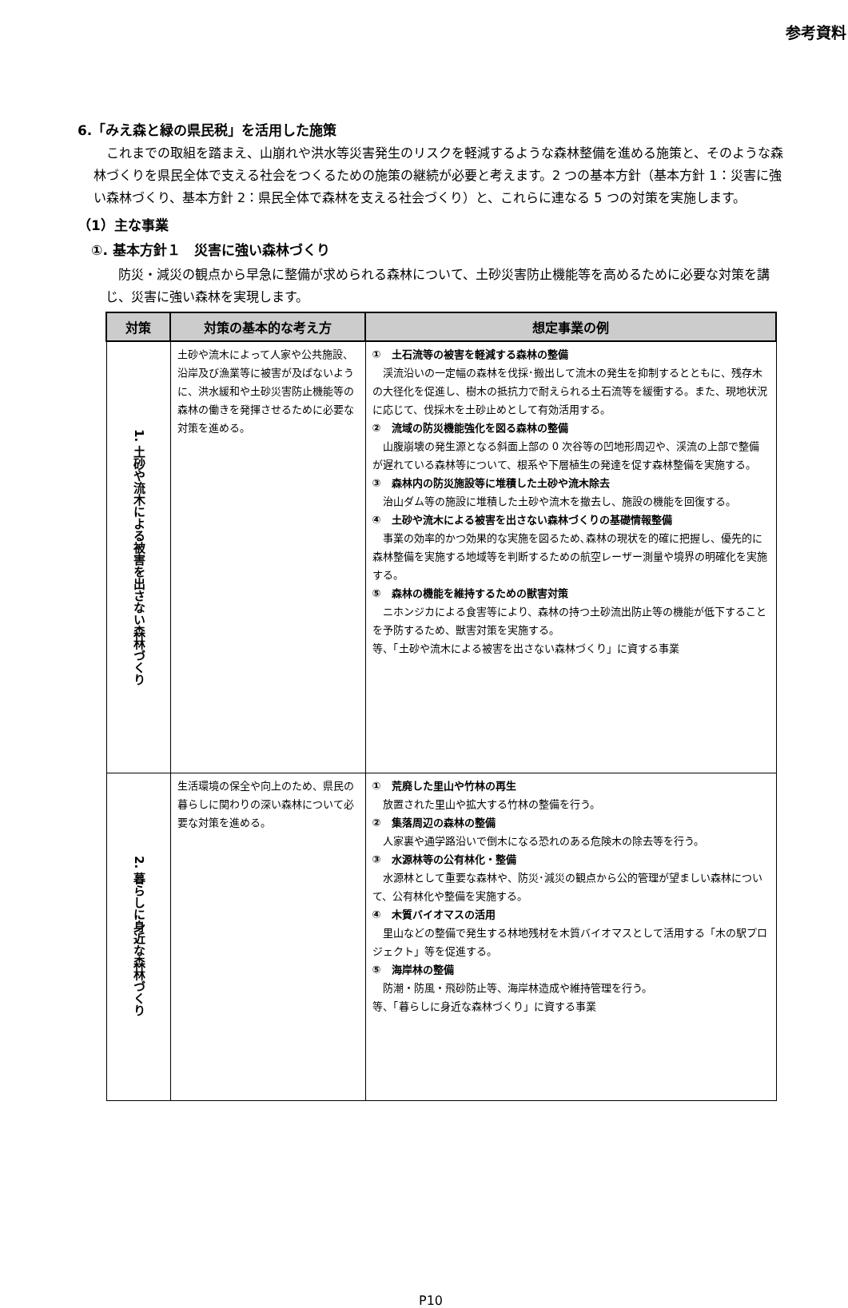参考資料
6.「みえ森と緑の県民税」を活用した施策
　これまでの取組を踏まえ、山崩れや洪水等災害発生のリスクを軽減するような森林整備を進める施策と、そのような森林づくりを県民全体で支える社会をつくるための施策の継続が必要と考えます。2 つの基本方針（基本方針 1：災害に強い森林づくり、基本方針 2：県民全体で森林を支える社会づくり）と、これらに連なる 5 つの対策を実施します。
（1）主な事業
　①. 基本方針１　災害に強い森林づくり
　防災・減災の観点から早急に整備が求められる森林について、土砂災害防止機能等を高めるために必要な対策を講じ、災害に強い森林を実現します。
| 対策 | 対策の基本的な考え方 | 想定事業の例 |
| --- | --- | --- |
| 1. 土砂や流木による被害を出さない森林づくり | 土砂や流木によって人家や公共施設、沿岸及び漁業等に被害が及ばないように、洪水緩和や土砂災害防止機能等の森林の働きを発揮させるために必要な対策を進める。 | ① 土石流等の被害を軽減する森林の整備 渓流沿いの一定幅の森林を伐採･搬出して流木の発生を抑制するとともに、残存木の大径化を促進し、樹木の抵抗力で耐えられる土石流等を緩衝する。また、現地状況に応じて、伐採木を土砂止めとして有効活用する。 ② 流域の防災機能強化を図る森林の整備 山腹崩壊の発生源となる斜面上部の 0 次谷等の凹地形周辺や、渓流の上部で整備が遅れている森林等について、根系や下層植生の発達を促す森林整備を実施する。 ③ 森林内の防災施設等に堆積した土砂や流木除去 治山ダム等の施設に堆積した土砂や流木を撤去し、施設の機能を回復する。 ④ 土砂や流木による被害を出さない森林づくりの基礎情報整備 事業の効率的かつ効果的な実施を図るため､森林の現状を的確に把握し、優先的に森林整備を実施する地域等を判断するための航空レーザー測量や境界の明確化を実施する。 ⑤ 森林の機能を維持するための獣害対策 ニホンジカによる食害等により、森林の持つ土砂流出防止等の機能が低下することを予防するため、獣害対策を実施する。 等、「土砂や流木による被害を出さない森林づくり」に資する事業 |
| 2. 暮らしに身近な森林づくり | 生活環境の保全や向上のため、県民の暮らしに関わりの深い森林について必要な対策を進める。 | ① 荒廃した里山や竹林の再生 放置された里山や拡大する竹林の整備を行う。 ② 集落周辺の森林の整備 人家裏や通学路沿いで倒木になる恐れのある危険木の除去等を行う。 ③ 水源林等の公有林化・整備 水源林として重要な森林や、防災･減災の観点から公的管理が望ましい森林について、公有林化や整備を実施する。 ④ 木質バイオマスの活用 里山などの整備で発生する林地残材を木質バイオマスとして活用する「木の駅プロジェクト」等を促進する。 ⑤ 海岸林の整備 防潮・防風・飛砂防止等、海岸林造成や維持管理を行う。 等、「暮らしに身近な森林づくり」に資する事業 |
P10